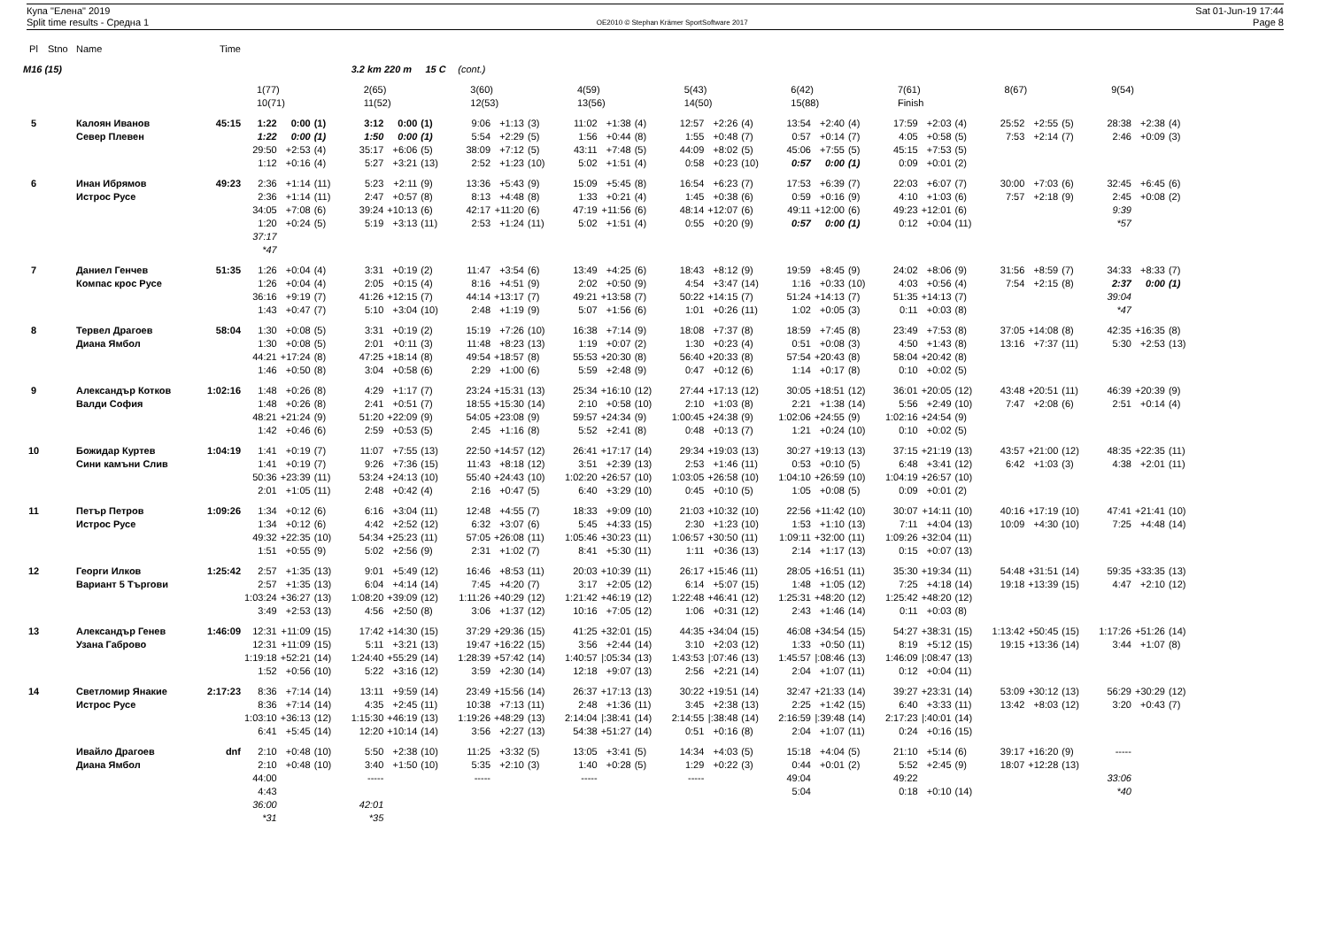Купа "Елена" 2019
Split time results - Средна 1
OE2010 © Stephan Krämer SportSoftware 2017
Sat 01-Jun-19 17:44
Page 8
| Pl | Stno | Name | Time | | | | | | | | | | | | | | | | | | | | | | | | | | | |
| M16 (15) | | | | | | | 3.2 km 220 m 15 C | | | (cont.) | | | | | | | | | | | | | | | | | | | | |
| | | | | 1(77) | | | 2(65) | | | 3(60) | | | 4(59) | | | 5(43) | | | 6(42) | | | 7(61) | | | 8(67) | | | 9(54) | | |
| | | | | 10(71) | | | 11(52) | | | 12(53) | | | 13(56) | | | 14(50) | | | 15(88) | | | Finish | | | | | | | | |
| 5 | | Калоян Иванов | 45:15 | 1:22 | 0:00 | (1) | 3:12 | 0:00 | (1) | 9:06 | +1:13 | (3) | 11:02 | +1:38 | (4) | 12:57 | +2:26 | (4) | 13:54 | +2:40 | (4) | 17:59 | +2:03 | (4) | 25:52 | +2:55 | (5) | 28:38 | +2:38 | (4) |
| | | Север Плевен | | 1:22 | 0:00 | (1) | 1:50 | 0:00 | (1) | 5:54 | +2:29 | (5) | 1:56 | +0:44 | (8) | 1:55 | +0:48 | (7) | 0:57 | +0:14 | (7) | 4:05 | +0:58 | (5) | 7:53 | +2:14 | (7) | 2:46 | +0:09 | (3) |
| | | | | 29:50 | +2:53 | (4) | 35:17 | +6:06 | (5) | 38:09 | +7:12 | (5) | 43:11 | +7:48 | (5) | 44:09 | +8:02 | (5) | 45:06 | +7:55 | (5) | 45:15 | +7:53 | (5) | | | | | | |
| | | | | 1:12 | +0:16 | (4) | 5:27 | +3:21 | (13) | 2:52 | +1:23 | (10) | 5:02 | +1:51 | (4) | 0:58 | +0:23 | (10) | 0:57 | 0:00 | (1) | 0:09 | +0:01 | (2) | | | | | | |
| 6 | | Инан Ибрямов | 49:23 | 2:36 | +1:14 | (11) | 5:23 | +2:11 | (9) | 13:36 | +5:43 | (9) | 15:09 | +5:45 | (8) | 16:54 | +6:23 | (7) | 17:53 | +6:39 | (7) | 22:03 | +6:07 | (7) | 30:00 | +7:03 | (6) | 32:45 | +6:45 | (6) |
| | | Истрос Русе | | 2:36 | +1:14 | (11) | 2:47 | +0:57 | (8) | 8:13 | +4:48 | (8) | 1:33 | +0:21 | (4) | 1:45 | +0:38 | (6) | 0:59 | +0:16 | (9) | 4:10 | +1:03 | (6) | 7:57 | +2:18 | (9) | 2:45 | +0:08 | (2) |
| | | | | 34:05 | +7:08 | (6) | 39:24 | +10:13 | (6) | 42:17 | +11:20 | (6) | 47:19 | +11:56 | (6) | 48:14 | +12:07 | (6) | 49:11 | +12:00 | (6) | 49:23 | +12:01 | (6) | | | | 9:39 | | |
| | | | | 1:20 | +0:24 | (5) | 5:19 | +3:13 | (11) | 2:53 | +1:24 | (11) | 5:02 | +1:51 | (4) | 0:55 | +0:20 | (9) | 0:57 | 0:00 | (1) | 0:12 | +0:04 | (11) | | | | *57 | | |
| | | | | 37:17 | | | | | | | | | | | | | | | | | | | | | | | | | | |
| | | | | *47 | | | | | | | | | | | | | | | | | | | | | | | | | | |
| 7 | | Даниел Генчев | 51:35 | 1:26 | +0:04 | (4) | 3:31 | +0:19 | (2) | 11:47 | +3:54 | (6) | 13:49 | +4:25 | (6) | 18:43 | +8:12 | (9) | 19:59 | +8:45 | (9) | 24:02 | +8:06 | (9) | 31:56 | +8:59 | (7) | 34:33 | +8:33 | (7) |
| | | Компас крос Русе | | 1:26 | +0:04 | (4) | 2:05 | +0:15 | (4) | 8:16 | +4:51 | (9) | 2:02 | +0:50 | (9) | 4:54 | +3:47 | (14) | 1:16 | +0:33 | (10) | 4:03 | +0:56 | (4) | 7:54 | +2:15 | (8) | 2:37 | 0:00 | (1) |
| | | | | 36:16 | +9:19 | (7) | 41:26 | +12:15 | (7) | 44:14 | +13:17 | (7) | 49:21 | +13:58 | (7) | 50:22 | +14:15 | (7) | 51:24 | +14:13 | (7) | 51:35 | +14:13 | (7) | | | | 39:04 | | |
| | | | | 1:43 | +0:47 | (7) | 5:10 | +3:04 | (10) | 2:48 | +1:19 | (9) | 5:07 | +1:56 | (6) | 1:01 | +0:26 | (11) | 1:02 | +0:05 | (3) | 0:11 | +0:03 | (8) | | | | *47 | | |
| 8 | | Тервел Драгоев | 58:04 | 1:30 | +0:08 | (5) | 3:31 | +0:19 | (2) | 15:19 | +7:26 | (10) | 16:38 | +7:14 | (9) | 18:08 | +7:37 | (8) | 18:59 | +7:45 | (8) | 23:49 | +7:53 | (8) | 37:05 | +14:08 | (8) | 42:35 | +16:35 | (8) |
| | | Диана Ямбол | | 1:30 | +0:08 | (5) | 2:01 | +0:11 | (3) | 11:48 | +8:23 | (13) | 1:19 | +0:07 | (2) | 1:30 | +0:23 | (4) | 0:51 | +0:08 | (3) | 4:50 | +1:43 | (8) | 13:16 | +7:37 | (11) | 5:30 | +2:53 | (13) |
| | | | | 44:21 | +17:24 | (8) | 47:25 | +18:14 | (8) | 49:54 | +18:57 | (8) | 55:53 | +20:30 | (8) | 56:40 | +20:33 | (8) | 57:54 | +20:43 | (8) | 58:04 | +20:42 | (8) | | | | | | |
| | | | | 1:46 | +0:50 | (8) | 3:04 | +0:58 | (6) | 2:29 | +1:00 | (6) | 5:59 | +2:48 | (9) | 0:47 | +0:12 | (6) | 1:14 | +0:17 | (8) | 0:10 | +0:02 | (5) | | | | | | |
| 9 | | Александър Котков | 1:02:16 | 1:48 | +0:26 | (8) | 4:29 | +1:17 | (7) | 23:24 | +15:31 | (13) | 25:34 | +16:10 | (12) | 27:44 | +17:13 | (12) | 30:05 | +18:51 | (12) | 36:01 | +20:05 | (12) | 43:48 | +20:51 | (11) | 46:39 | +20:39 | (9) |
| | | Валди София | | 1:48 | +0:26 | (8) | 2:41 | +0:51 | (7) | 18:55 | +15:30 | (14) | 2:10 | +0:58 | (10) | 2:10 | +1:03 | (8) | 2:21 | +1:38 | (14) | 5:56 | +2:49 | (10) | 7:47 | +2:08 | (6) | 2:51 | +0:14 | (4) |
| | | | | 48:21 | +21:24 | (9) | 51:20 | +22:09 | (9) | 54:05 | +23:08 | (9) | 59:57 | +24:34 | (9) | 1:00:45 | +24:38 | (9) | 1:02:06 | +24:55 | (9) | 1:02:16 | +24:54 | (9) | | | | | | |
| | | | | 1:42 | +0:46 | (6) | 2:59 | +0:53 | (5) | 2:45 | +1:16 | (8) | 5:52 | +2:41 | (8) | 0:48 | +0:13 | (7) | 1:21 | +0:24 | (10) | 0:10 | +0:02 | (5) | | | | | | |
| 10 | | Божидар Куртев | 1:04:19 | 1:41 | +0:19 | (7) | 11:07 | +7:55 | (13) | 22:50 | +14:57 | (12) | 26:41 | +17:17 | (14) | 29:34 | +19:03 | (13) | 30:27 | +19:13 | (13) | 37:15 | +21:19 | (13) | 43:57 | +21:00 | (12) | 48:35 | +22:35 | (11) |
| | | Сини камъни Слив | | 1:41 | +0:19 | (7) | 9:26 | +7:36 | (15) | 11:43 | +8:18 | (12) | 3:51 | +2:39 | (13) | 2:53 | +1:46 | (11) | 0:53 | +0:10 | (5) | 6:48 | +3:41 | (12) | 6:42 | +1:03 | (3) | 4:38 | +2:01 | (11) |
| | | | | 50:36 | +23:39 | (11) | 53:24 | +24:13 | (10) | 55:40 | +24:43 | (10) | 1:02:20 | +26:57 | (10) | 1:03:05 | +26:58 | (10) | 1:04:10 | +26:59 | (10) | 1:04:19 | +26:57 | (10) | | | | | | |
| | | | | 2:01 | +1:05 | (11) | 2:48 | +0:42 | (4) | 2:16 | +0:47 | (5) | 6:40 | +3:29 | (10) | 0:45 | +0:10 | (5) | 1:05 | +0:08 | (5) | 0:09 | +0:01 | (2) | | | | | | |
| 11 | | Петър Петров | 1:09:26 | 1:34 | +0:12 | (6) | 6:16 | +3:04 | (11) | 12:48 | +4:55 | (7) | 18:33 | +9:09 | (10) | 21:03 | +10:32 | (10) | 22:56 | +11:42 | (10) | 30:07 | +14:11 | (10) | 40:16 | +17:19 | (10) | 47:41 | +21:41 | (10) |
| | | Истрос Русе | | 1:34 | +0:12 | (6) | 4:42 | +2:52 | (12) | 6:32 | +3:07 | (6) | 5:45 | +4:33 | (15) | 2:30 | +1:23 | (10) | 1:53 | +1:10 | (13) | 7:11 | +4:04 | (13) | 10:09 | +4:30 | (10) | 7:25 | +4:48 | (14) |
| | | | | 49:32 | +22:35 | (10) | 54:34 | +25:23 | (11) | 57:05 | +26:08 | (11) | 1:05:46 | +30:23 | (11) | 1:06:57 | +30:50 | (11) | 1:09:11 | +32:00 | (11) | 1:09:26 | +32:04 | (11) | | | | | | |
| | | | | 1:51 | +0:55 | (9) | 5:02 | +2:56 | (9) | 2:31 | +1:02 | (7) | 8:41 | +5:30 | (11) | 1:11 | +0:36 | (13) | 2:14 | +1:17 | (13) | 0:15 | +0:07 | (13) | | | | | | |
| 12 | | Георги Илков | 1:25:42 | 2:57 | +1:35 | (13) | 9:01 | +5:49 | (12) | 16:46 | +8:53 | (11) | 20:03 | +10:39 | (11) | 26:17 | +15:46 | (11) | 28:05 | +16:51 | (11) | 35:30 | +19:34 | (11) | 54:48 | +31:51 | (14) | 59:35 | +33:35 | (13) |
| | | Вариант 5 Търгови | | 2:57 | +1:35 | (13) | 6:04 | +4:14 | (14) | 7:45 | +4:20 | (7) | 3:17 | +2:05 | (12) | 6:14 | +5:07 | (15) | 1:48 | +1:05 | (12) | 7:25 | +4:18 | (14) | 19:18 | +13:39 | (15) | 4:47 | +2:10 | (12) |
| | | | | 1:03:24 | +36:27 | (13) | 1:08:20 | +39:09 | (12) | 1:11:26 | +40:29 | (12) | 1:21:42 | +46:19 | (12) | 1:22:48 | +46:41 | (12) | 1:25:31 | +48:20 | (12) | 1:25:42 | +48:20 | (12) | | | | | | |
| | | | | 3:49 | +2:53 | (13) | 4:56 | +2:50 | (8) | 3:06 | +1:37 | (12) | 10:16 | +7:05 | (12) | 1:06 | +0:31 | (12) | 2:43 | +1:46 | (14) | 0:11 | +0:03 | (8) | | | | | | |
| 13 | | Александър Генев | 1:46:09 | 12:31 | +11:09 | (15) | 17:42 | +14:30 | (15) | 37:29 | +29:36 | (15) | 41:25 | +32:01 | (15) | 44:35 | +34:04 | (15) | 46:08 | +34:54 | (15) | 54:27 | +38:31 | (15) | 1:13:42 | +50:45 | (15) | 1:17:26 | +51:26 | (14) |
| | | Узана Габрово | | 12:31 | +11:09 | (15) | 5:11 | +3:21 | (13) | 19:47 | +16:22 | (15) | 3:56 | +2:44 | (14) | 3:10 | +2:03 | (12) | 1:33 | +0:50 | (11) | 8:19 | +5:12 | (15) | 19:15 | +13:36 | (14) | 3:44 | +1:07 | (8) |
| | | | | 1:19:18 | +52:21 | (14) | 1:24:40 | +55:29 | (14) | 1:28:39 | +57:42 | (14) | 1:40:57 | /:05:34 | (13) | 1:43:53 | /:07:46 | (13) | 1:45:57 | /:08:46 | (13) | 1:46:09 | /:08:47 | (13) | | | | | | |
| | | | | 1:52 | +0:56 | (10) | 5:22 | +3:16 | (12) | 3:59 | +2:30 | (14) | 12:18 | +9:07 | (13) | 2:56 | +2:21 | (14) | 2:04 | +1:07 | (11) | 0:12 | +0:04 | (11) | | | | | | |
| 14 | | Светломир Янакие | 2:17:23 | 8:36 | +7:14 | (14) | 13:11 | +9:59 | (14) | 23:49 | +15:56 | (14) | 26:37 | +17:13 | (13) | 30:22 | +19:51 | (14) | 32:47 | +21:33 | (14) | 39:27 | +23:31 | (14) | 53:09 | +30:12 | (13) | 56:29 | +30:29 | (12) |
| | | Истрос Русе | | 8:36 | +7:14 | (14) | 4:35 | +2:45 | (11) | 10:38 | +7:13 | (11) | 2:48 | +1:36 | (11) | 3:45 | +2:38 | (13) | 2:25 | +1:42 | (15) | 6:40 | +3:33 | (11) | 13:42 | +8:03 | (12) | 3:20 | +0:43 | (7) |
| | | | | 1:03:10 | +36:13 | (12) | 1:15:30 | +46:19 | (13) | 1:19:26 | +48:29 | (13) | 2:14:04 | /:38:41 | (14) | 2:14:55 | /:38:48 | (14) | 2:16:59 | /:39:48 | (14) | 2:17:23 | /:40:01 | (14) | | | | | | |
| | | | | 6:41 | +5:45 | (14) | 12:20 | +10:14 | (14) | 3:56 | +2:27 | (13) | 54:38 | +51:27 | (14) | 0:51 | +0:16 | (8) | 2:04 | +1:07 | (11) | 0:24 | +0:16 | (15) | | | | | | |
| | | Ивайло Драгоев | dnf | 2:10 | +0:48 | (10) | 5:50 | +2:38 | (10) | 11:25 | +3:32 | (5) | 13:05 | +3:41 | (5) | 14:34 | +4:03 | (5) | 15:18 | +4:04 | (5) | 21:10 | +5:14 | (6) | 39:17 | +16:20 | (9) | ----- | | |
| | | Диана Ямбол | | 2:10 | +0:48 | (10) | 3:40 | +1:50 | (10) | 5:35 | +2:10 | (3) | 1:40 | +0:28 | (5) | 1:29 | +0:22 | (3) | 0:44 | +0:01 | (2) | 5:52 | +2:45 | (9) | 18:07 | +12:28 | (13) | | | |
| | | | | 44:00 | | | ----- | | | ----- | | | ----- | | | ----- | | | 49:04 | | | 49:22 | | | | | | 33:06 | | |
| | | | | 4:43 | | | | | | | | | | | | | | | 5:04 | | | 0:18 | +0:10 | (14) | | | | *40 | | |
| | | | | 36:00 | | | 42:01 | | | | | | | | | | | | | | | | | | | | | | | |
| | | | | *31 | | | *35 | | | | | | | | | | | | | | | | | | | | | | | |